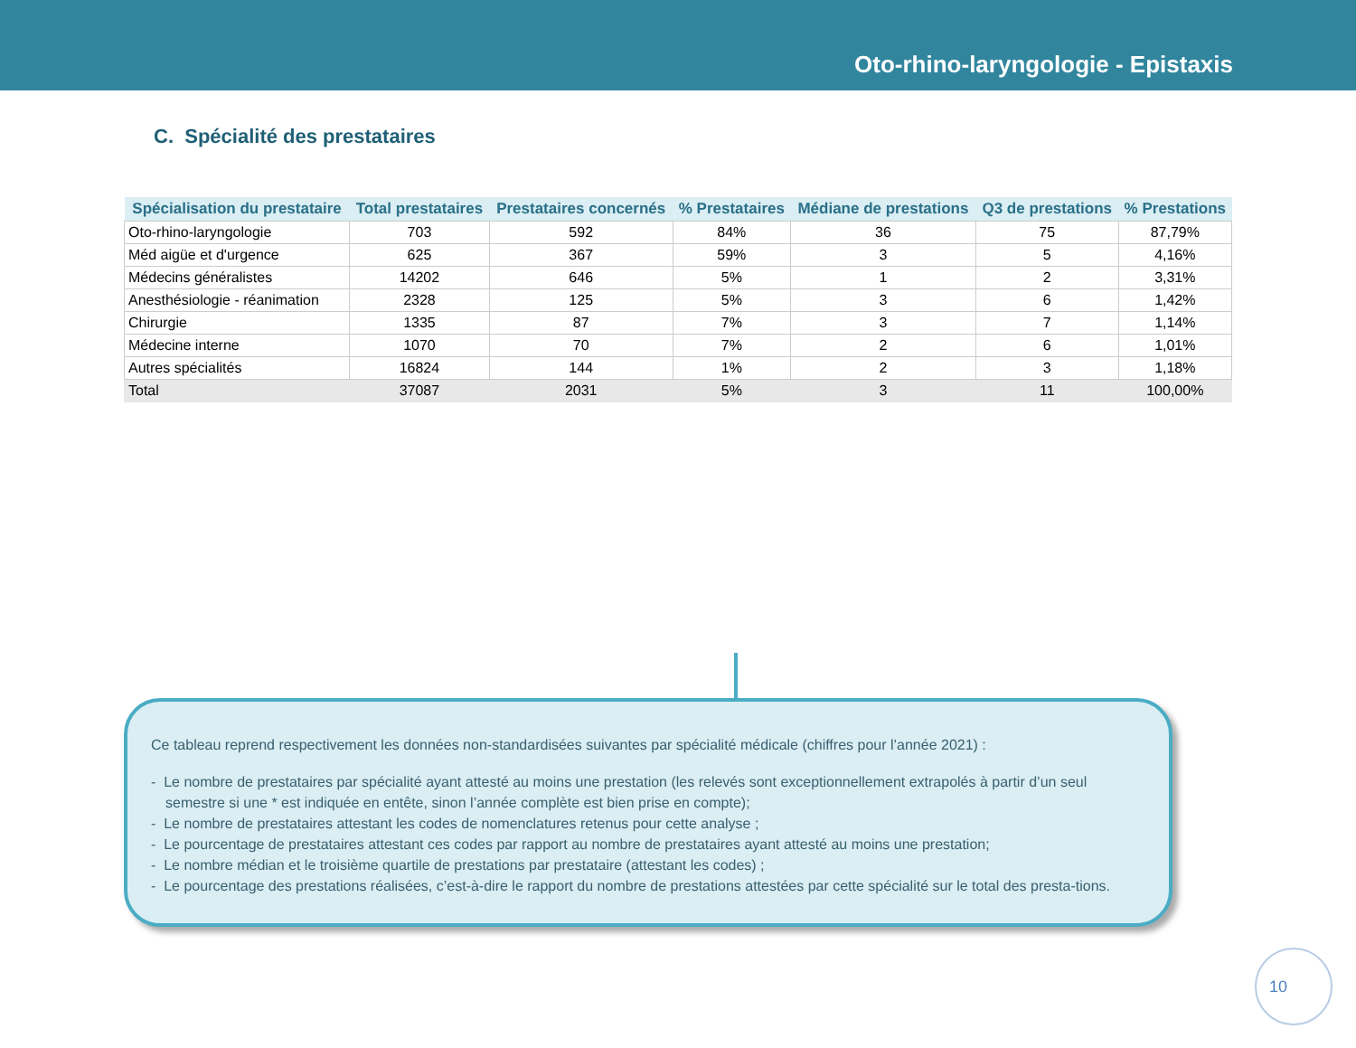Oto-rhino-laryngologie - Epistaxis
C. Spécialité des prestataires
| Spécialisation du prestataire | Total prestataires | Prestataires concernés | % Prestataires | Médiane de prestations | Q3 de prestations | % Prestations |
| --- | --- | --- | --- | --- | --- | --- |
| Oto-rhino-laryngologie | 703 | 592 | 84% | 36 | 75 | 87,79% |
| Méd aigüe et d'urgence | 625 | 367 | 59% | 3 | 5 | 4,16% |
| Médecins généralistes | 14202 | 646 | 5% | 1 | 2 | 3,31% |
| Anesthésiologie - réanimation | 2328 | 125 | 5% | 3 | 6 | 1,42% |
| Chirurgie | 1335 | 87 | 7% | 3 | 7 | 1,14% |
| Médecine interne | 1070 | 70 | 7% | 2 | 6 | 1,01% |
| Autres spécialités | 16824 | 144 | 1% | 2 | 3 | 1,18% |
| Total | 37087 | 2031 | 5% | 3 | 11 | 100,00% |
Ce tableau reprend respectivement les données non-standardisées suivantes par spécialité médicale (chiffres pour l’année 2021) :
- Le nombre de prestataires par spécialité ayant attesté au moins une prestation (les relevés sont exceptionnellement extrapolés à partir d’un seul semestre si une * est indiquée en entête, sinon l’année complète est bien prise en compte);
- Le nombre de prestataires attestant les codes de nomenclatures retenus pour cette analyse ;
- Le pourcentage de prestataires attestant ces codes par rapport au nombre de prestataires ayant attesté au moins une prestation;
- Le nombre médian et le troisième quartile de prestations par prestataire (attestant les codes) ;
- Le pourcentage des prestations réalisées, c’est-à-dire le rapport du nombre de prestations attestées par cette spécialité sur le total des presta-tions.
10